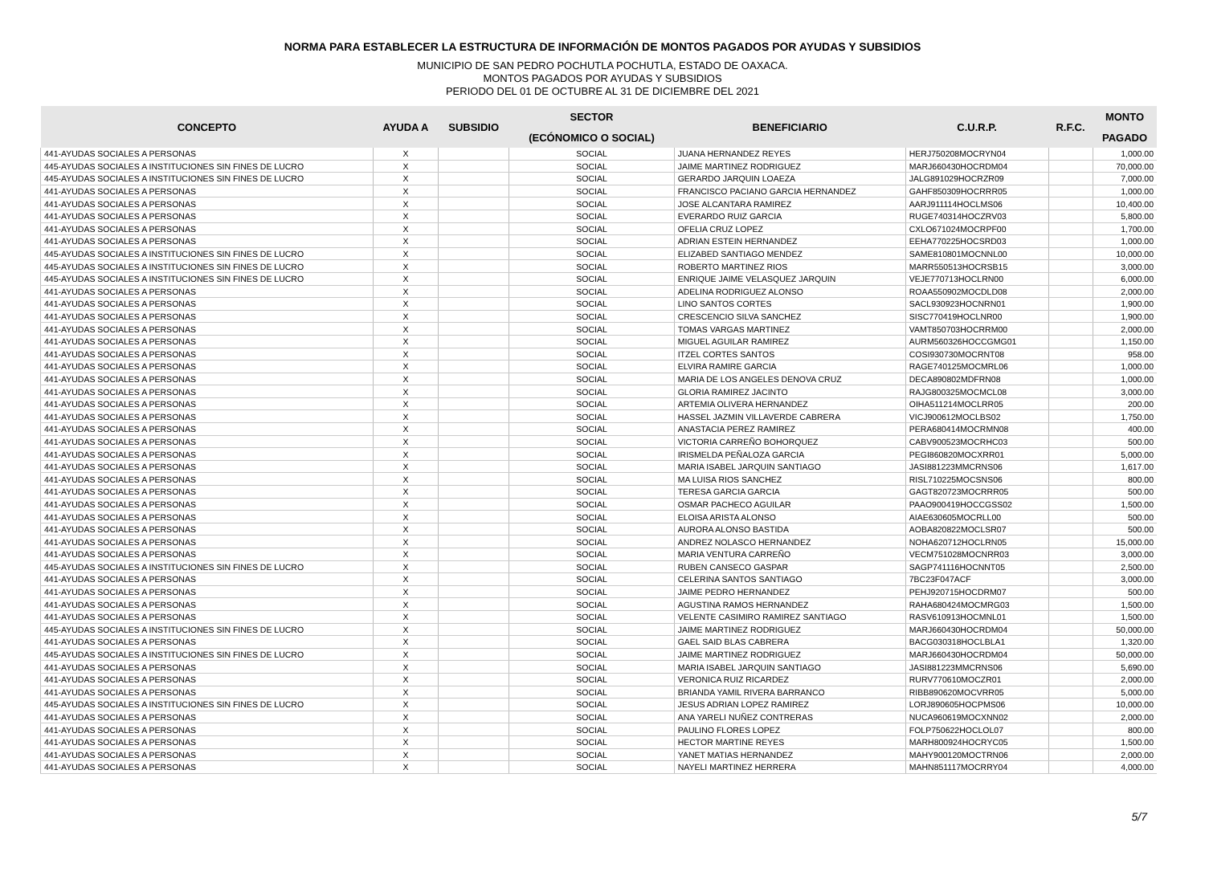NORMA PARA ESTABLECER LA ESTRUCTURA DE INFORMACIÓN DE MONTOS PAGADOS POR AYUDAS Y SUBSIDIOS
MUNICIPIO DE SAN PEDRO POCHUTLA POCHUTLA, ESTADO DE OAXACA.
MONTOS PAGADOS POR AYUDAS Y SUBSIDIOS
PERIODO DEL 01 DE OCTUBRE AL 31 DE DICIEMBRE DEL 2021
| CONCEPTO | AYUDA A | SUBSIDIO | SECTOR | BENEFICIARIO | C.U.R.P. | R.F.C. | MONTO |
| --- | --- | --- | --- | --- | --- | --- | --- |
| | | | (ECÓNOMICO O SOCIAL) | | | | PAGADO |
| 441-AYUDAS SOCIALES A PERSONAS | X | | SOCIAL | JUANA HERNANDEZ REYES | HERJ750208MOCRYN04 | | 1,000.00 |
| 445-AYUDAS SOCIALES A INSTITUCIONES SIN FINES DE LUCRO | X | | SOCIAL | JAIME MARTINEZ RODRIGUEZ | MARJ660430HOCRDM04 | | 70,000.00 |
| 445-AYUDAS SOCIALES A INSTITUCIONES SIN FINES DE LUCRO | X | | SOCIAL | GERARDO JARQUIN LOAEZA | JALG891029HOCRZR09 | | 7,000.00 |
| 441-AYUDAS SOCIALES A PERSONAS | X | | SOCIAL | FRANCISCO PACIANO GARCIA HERNANDEZ | GAHF850309HOCRRR05 | | 1,000.00 |
| 441-AYUDAS SOCIALES A PERSONAS | X | | SOCIAL | JOSE ALCANTARA RAMIREZ | AARJ911114HOCLMS06 | | 10,400.00 |
| 441-AYUDAS SOCIALES A PERSONAS | X | | SOCIAL | EVERARDO RUIZ GARCIA | RUGE740314HOCZRV03 | | 5,800.00 |
| 441-AYUDAS SOCIALES A PERSONAS | X | | SOCIAL | OFELIA CRUZ LOPEZ | CXLO671024MOCRPF00 | | 1,700.00 |
| 441-AYUDAS SOCIALES A PERSONAS | X | | SOCIAL | ADRIAN ESTEIN HERNANDEZ | EEHA770225HOCSRD03 | | 1,000.00 |
| 445-AYUDAS SOCIALES A INSTITUCIONES SIN FINES DE LUCRO | X | | SOCIAL | ELIZABED SANTIAGO MENDEZ | SAME810801MOCNNL00 | | 10,000.00 |
| 445-AYUDAS SOCIALES A INSTITUCIONES SIN FINES DE LUCRO | X | | SOCIAL | ROBERTO MARTINEZ RIOS | MARR550513HOCRSB15 | | 3,000.00 |
| 445-AYUDAS SOCIALES A INSTITUCIONES SIN FINES DE LUCRO | X | | SOCIAL | ENRIQUE JAIME VELASQUEZ JARQUIN | VEJE770713HOCLRN00 | | 6,000.00 |
| 441-AYUDAS SOCIALES A PERSONAS | X | | SOCIAL | ADELINA RODRIGUEZ ALONSO | ROAA550902MOCDLD08 | | 2,000.00 |
| 441-AYUDAS SOCIALES A PERSONAS | X | | SOCIAL | LINO SANTOS CORTES | SACL930923HOCNRN01 | | 1,900.00 |
| 441-AYUDAS SOCIALES A PERSONAS | X | | SOCIAL | CRESCENCIO SILVA SANCHEZ | SISC770419HOCLNR00 | | 1,900.00 |
| 441-AYUDAS SOCIALES A PERSONAS | X | | SOCIAL | TOMAS VARGAS MARTINEZ | VAMT850703HOCRRM00 | | 2,000.00 |
| 441-AYUDAS SOCIALES A PERSONAS | X | | SOCIAL | MIGUEL AGUILAR RAMIREZ | AURM560326HOCCGMG01 | | 1,150.00 |
| 441-AYUDAS SOCIALES A PERSONAS | X | | SOCIAL | ITZEL CORTES SANTOS | COSI930730MOCRNT08 | | 958.00 |
| 441-AYUDAS SOCIALES A PERSONAS | X | | SOCIAL | ELVIRA RAMIRE GARCIA | RAGE740125MOCMRL06 | | 1,000.00 |
| 441-AYUDAS SOCIALES A PERSONAS | X | | SOCIAL | MARIA DE LOS ANGELES DENOVA CRUZ | DECA890802MDFRN08 | | 1,000.00 |
| 441-AYUDAS SOCIALES A PERSONAS | X | | SOCIAL | GLORIA RAMIREZ JACINTO | RAJG800325MOCMCL08 | | 3,000.00 |
| 441-AYUDAS SOCIALES A PERSONAS | X | | SOCIAL | ARTEMIA OLIVERA HERNANDEZ | OIHA511214MOCLRR05 | | 200.00 |
| 441-AYUDAS SOCIALES A PERSONAS | X | | SOCIAL | HASSEL JAZMIN VILLAVERDE CABRERA | VICJ900612MOCLBS02 | | 1,750.00 |
| 441-AYUDAS SOCIALES A PERSONAS | X | | SOCIAL | ANASTACIA PEREZ RAMIREZ | PERA680414MOCRMN08 | | 400.00 |
| 441-AYUDAS SOCIALES A PERSONAS | X | | SOCIAL | VICTORIA CARREÑO BOHORQUEZ | CABV900523MOCRHC03 | | 500.00 |
| 441-AYUDAS SOCIALES A PERSONAS | X | | SOCIAL | IRISMELDA PEÑALOZA GARCIA | PEGI860820MOCXRR01 | | 5,000.00 |
| 441-AYUDAS SOCIALES A PERSONAS | X | | SOCIAL | MARIA ISABEL JARQUIN SANTIAGO | JASI881223MMCRNS06 | | 1,617.00 |
| 441-AYUDAS SOCIALES A PERSONAS | X | | SOCIAL | MA LUISA RIOS SANCHEZ | RISL710225MOCSNS06 | | 800.00 |
| 441-AYUDAS SOCIALES A PERSONAS | X | | SOCIAL | TERESA GARCIA GARCIA | GAGT820723MOCRRR05 | | 500.00 |
| 441-AYUDAS SOCIALES A PERSONAS | X | | SOCIAL | OSMAR PACHECO AGUILAR | PAAO900419HOCCGSS02 | | 1,500.00 |
| 441-AYUDAS SOCIALES A PERSONAS | X | | SOCIAL | ELOISA ARISTA ALONSO | AIAE630605MOCRLL00 | | 500.00 |
| 441-AYUDAS SOCIALES A PERSONAS | X | | SOCIAL | AURORA ALONSO BASTIDA | AOBA820822MOCLSR07 | | 500.00 |
| 441-AYUDAS SOCIALES A PERSONAS | X | | SOCIAL | ANDREZ NOLASCO HERNANDEZ | NOHA620712HOCLRN05 | | 15,000.00 |
| 441-AYUDAS SOCIALES A PERSONAS | X | | SOCIAL | MARIA VENTURA CARREÑO | VECM751028MOCNRR03 | | 3,000.00 |
| 445-AYUDAS SOCIALES A INSTITUCIONES SIN FINES DE LUCRO | X | | SOCIAL | RUBEN CANSECO GASPAR | SAGP741116HOCNNT05 | | 2,500.00 |
| 441-AYUDAS SOCIALES A PERSONAS | X | | SOCIAL | CELERINA SANTOS SANTIAGO | 7BC23F047ACF | | 3,000.00 |
| 441-AYUDAS SOCIALES A PERSONAS | X | | SOCIAL | JAIME PEDRO HERNANDEZ | PEHJ920715HOCDRM07 | | 500.00 |
| 441-AYUDAS SOCIALES A PERSONAS | X | | SOCIAL | AGUSTINA RAMOS HERNANDEZ | RAHA680424MOCMRG03 | | 1,500.00 |
| 441-AYUDAS SOCIALES A PERSONAS | X | | SOCIAL | VELENTE CASIMIRO RAMIREZ SANTIAGO | RASV610913HOCMNL01 | | 1,500.00 |
| 445-AYUDAS SOCIALES A INSTITUCIONES SIN FINES DE LUCRO | X | | SOCIAL | JAIME MARTINEZ RODRIGUEZ | MARJ660430HOCRDM04 | | 50,000.00 |
| 441-AYUDAS SOCIALES A PERSONAS | X | | SOCIAL | GAEL SAID BLAS CABRERA | BACG030318HOCLBLA1 | | 1,320.00 |
| 445-AYUDAS SOCIALES A INSTITUCIONES SIN FINES DE LUCRO | X | | SOCIAL | JAIME MARTINEZ RODRIGUEZ | MARJ660430HOCRDM04 | | 50,000.00 |
| 441-AYUDAS SOCIALES A PERSONAS | X | | SOCIAL | MARIA ISABEL JARQUIN SANTIAGO | JASI881223MMCRNS06 | | 5,690.00 |
| 441-AYUDAS SOCIALES A PERSONAS | X | | SOCIAL | VERONICA RUIZ RICARDEZ | RURV770610MOCZR01 | | 2,000.00 |
| 441-AYUDAS SOCIALES A PERSONAS | X | | SOCIAL | BRIANDA YAMIL RIVERA BARRANCO | RIBB890620MOCVRR05 | | 5,000.00 |
| 445-AYUDAS SOCIALES A INSTITUCIONES SIN FINES DE LUCRO | X | | SOCIAL | JESUS ADRIAN LOPEZ RAMIREZ | LORJ890605HOCPMS06 | | 10,000.00 |
| 441-AYUDAS SOCIALES A PERSONAS | X | | SOCIAL | ANA YARELI NUÑEZ CONTRERAS | NUCA960619MOCXNN02 | | 2,000.00 |
| 441-AYUDAS SOCIALES A PERSONAS | X | | SOCIAL | PAULINO FLORES LOPEZ | FOLP750622HOCLOL07 | | 800.00 |
| 441-AYUDAS SOCIALES A PERSONAS | X | | SOCIAL | HECTOR MARTINE REYES | MARH800924HOCRYC05 | | 1,500.00 |
| 441-AYUDAS SOCIALES A PERSONAS | X | | SOCIAL | YANET MATIAS HERNANDEZ | MAHY900120MOCTRN06 | | 2,000.00 |
| 441-AYUDAS SOCIALES A PERSONAS | X | | SOCIAL | NAYELI MARTINEZ HERRERA | MAHN851117MOCRRY04 | | 4,000.00 |
5/7